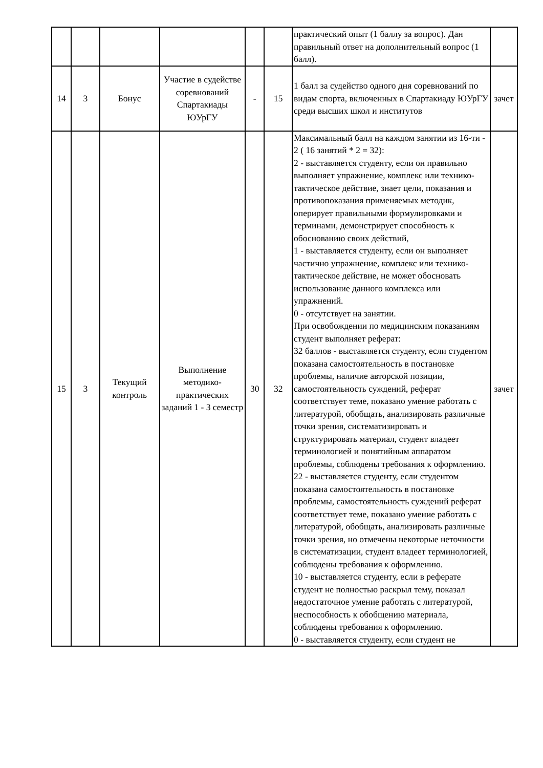| | | | | | | практический опыт (1 баллу за вопрос). Дан правильный ответ на дополнительный вопрос (1 балл). | |
| 14 | 3 | Бонус | Участие в судействе соревнований Спартакиады ЮУрГУ | - | 15 | 1 балл за судейство одного дня соревнований по видам спорта, включенных в Спартакиаду ЮУрГУ среди высших школ и институтов | зачет |
| 15 | 3 | Текущий контроль | Выполнение методико-практических заданий 1 - 3 семестр | 30 | 32 | Максимальный балл на каждом занятии из 16-ти - 2 ( 16 занятий * 2 = 32): 2 - выставляется студенту, если он правильно выполняет упражнение, комплекс или технико-тактическое действие, знает цели, показания и противопоказания применяемых методик, оперирует правильными формулировками и терминами, демонстрирует способность к обоснованию своих действий, 1 - выставляется студенту, если он выполняет частично упражнение, комплекс или технико-тактическое действие, не может обосновать использование данного комплекса или упражнений. 0 - отсутствует на занятии. При освобождении по медицинским показаниям студент выполняет реферат: 32 баллов - выставляется студенту, если студентом показана самостоятельность в постановке проблемы, наличие авторской позиции, самостоятельность суждений, реферат соответствует теме, показано умение работать с литературой, обобщать, анализировать различные точки зрения, систематизировать и структурировать материал, студент владеет терминологией и понятийным аппаратом проблемы, соблюдены требования к оформлению. 22 - выставляется студенту, если студентом показана самостоятельность в постановке проблемы, самостоятельность суждений реферат соответствует теме, показано умение работать с литературой, обобщать, анализировать различные точки зрения, но отмечены некоторые неточности в систематизации, студент владеет терминологией, соблюдены требования к оформлению. 10 - выставляется студенту, если в реферате студент не полностью раскрыл тему, показал недостаточное умение работать с литературой, неспособность к обобщению материала, соблюдены требования к оформлению. 0 - выставляется студенту, если студент не | зачет |